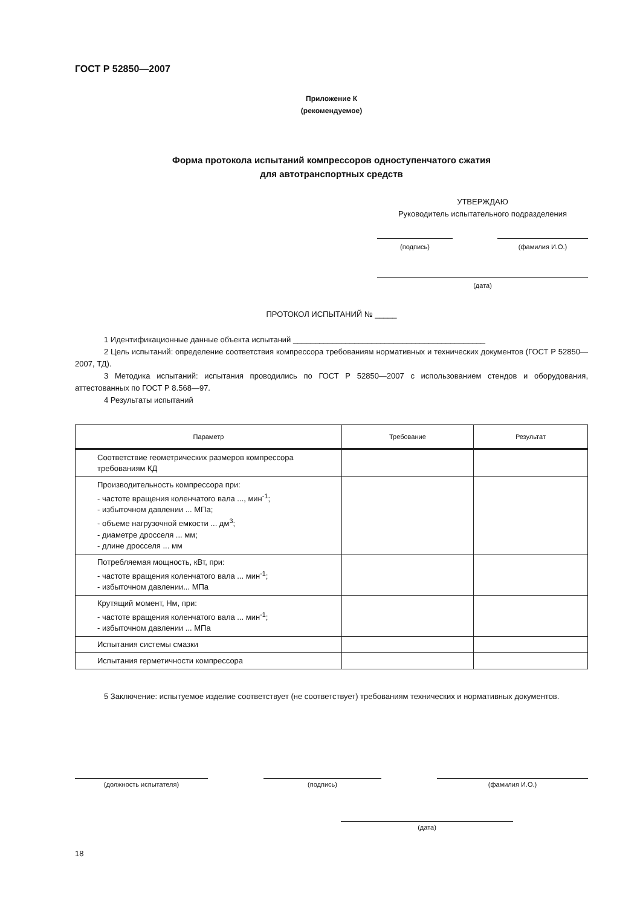ГОСТ Р 52850—2007
Приложение К
(рекомендуемое)
Форма протокола испытаний компрессоров одноступенчатого сжатия
для автотранспортных средств
УТВЕРЖДАЮ
Руководитель испытательного подразделения
(подпись) (фамилия И.О.)
(дата)
ПРОТОКОЛ ИСПЫТАНИЙ № _____
1 Идентификационные данные объекта испытаний ____________________________________________
2 Цель испытаний: определение соответствия компрессора требованиям нормативных и технических документов (ГОСТ Р 52850—2007, ТД).
3 Методика испытаний: испытания проводились по ГОСТ Р 52850—2007 с использованием стендов и оборудования, аттестованных по ГОСТ Р 8.568—97.
4 Результаты испытаний
| Параметр | Требование | Результат |
| --- | --- | --- |
| Соответствие геометрических размеров компрессора требованиям КД | | |
| Производительность компрессора при: - частоте вращения коленчатого вала ..., мин<sup>-1</sup>; - избыточном давлении ... МПа; - объеме нагрузочной емкости ... дм<sup>3</sup>; - диаметре дросселя ... мм; - длине дросселя ... мм | | |
| Потребляемая мощность, кВт, при: - частоте вращения коленчатого вала ... мин<sup>-1</sup>; - избыточном давлении... МПа | | |
| Крутящий момент, Нм, при: - частоте вращения коленчатого вала ... мин<sup>-1</sup>; - избыточном давлении ... МПа | | |
| Испытания системы смазки | | |
| Испытания герметичности компрессора | | |
5 Заключение: испытуемое изделие соответствует (не соответствует) требованиям технических и нормативных документов.
(должность испытателя) (подпись) (фамилия И.О.)
(дата)
18